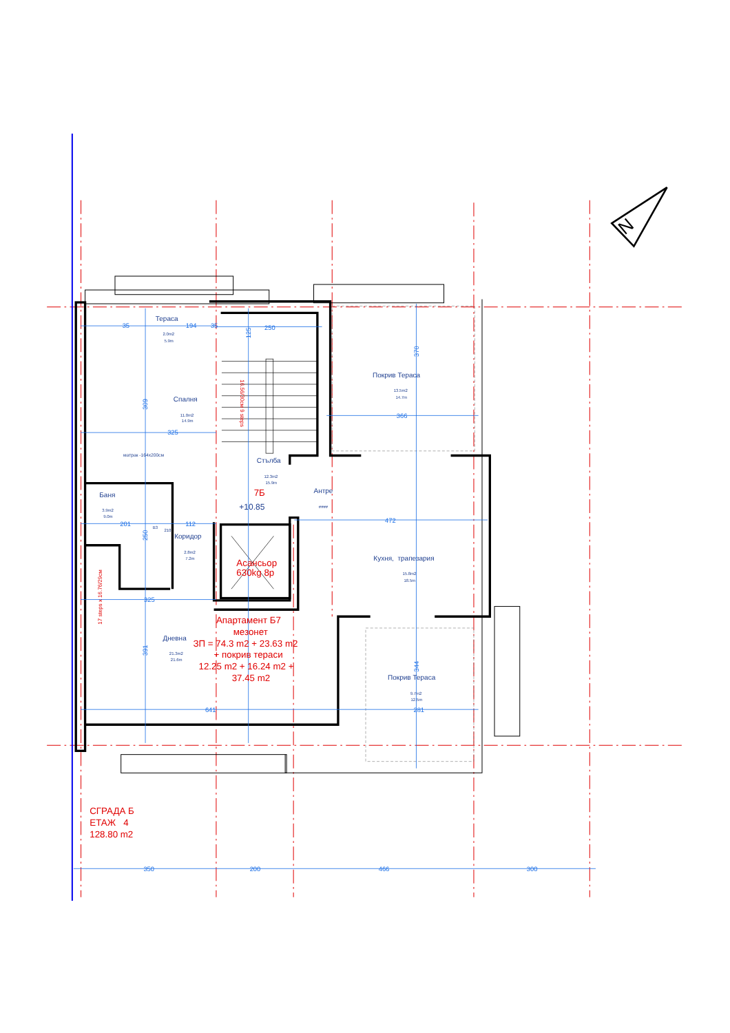N
Тераса
2.0m2
5.9m
Покрив Тераса
13.5m2
14.7m
Спалня
11.0m2
14.9m
матрак -164x200см
Стълба
12.3m2
15.9m
Антре
####
Баня
3.9m2
9.0m
Коридор
2.8m2
7.2m
B3
210
Кухня, трапезария
15.8m2
18.5m
Дневна
21.3m2
21.6m
Покрив Тераса
9.7m2
12.5m
Асансьор
630kg 8p
7Б
+10.85
Апартамент Б7
мезонет
ЗП = 74.3 m2 + 23.63 m2
+ покрив тераси
12.25 m2 + 16.24 m2 +
37.45 m2
16.56/30см 9 steps
17 steps x 16.76/29см
35
194
35
250
366
325
201
112
325
641
281
472
350
200
466
300
370
344
125
309
250
391
СГРАДА Б
ЕТАЖ 4
128.80 m2